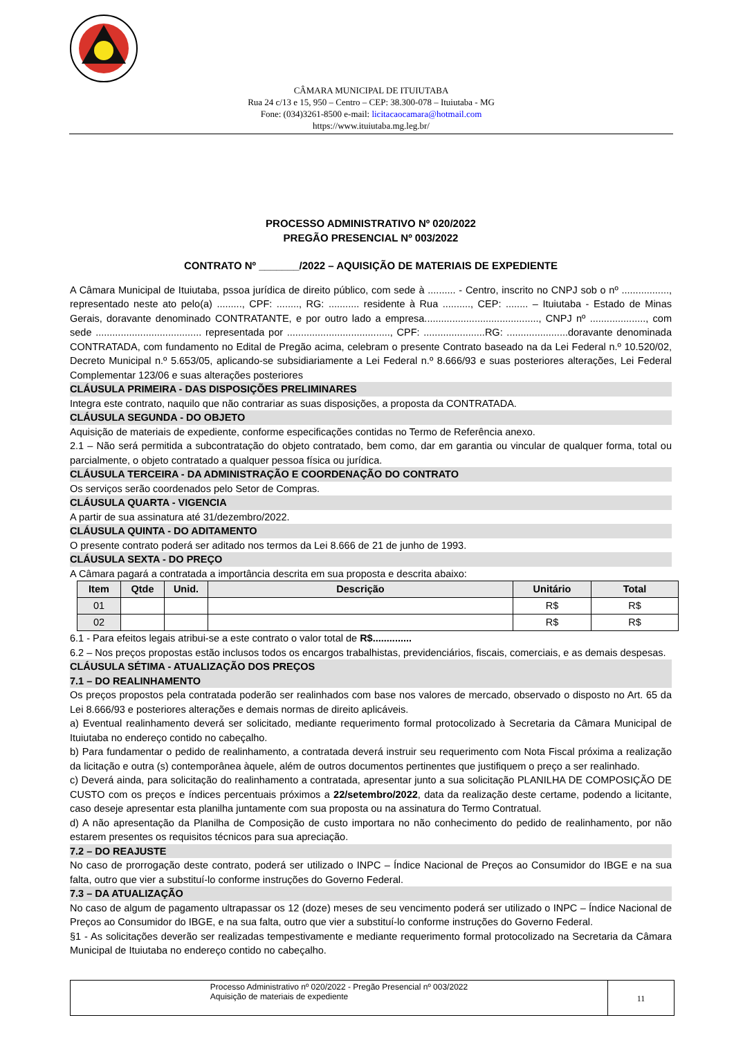CÂMARA MUNICIPAL DE ITUIUTABA
Rua 24 c/13 e 15, 950 – Centro – CEP: 38.300-078 – Ituiutaba - MG
Fone: (034)3261-8500 e-mail: licitacaocamara@hotmail.com
https://www.ituiutaba.mg.leg.br/
PROCESSO ADMINISTRATIVO Nº 020/2022
PREGÃO PRESENCIAL Nº 003/2022
CONTRATO Nº _______/2022 – AQUISIÇÃO DE MATERIAIS DE EXPEDIENTE
A Câmara Municipal de Ituiutaba, pssoa jurídica de direito público, com sede à .......... - Centro, inscrito no CNPJ sob o nº ................., representado neste ato pelo(a) ........., CPF: ........, RG: ........... residente à Rua .........., CEP: ........ – Ituiutaba - Estado de Minas Gerais, doravante denominado CONTRATANTE, e por outro lado a empresa........................................., CNPJ nº ...................., com sede ...................................... representada por ....................................., CPF: ......................RG: ......................doravante denominada CONTRATADA, com fundamento no Edital de Pregão acima, celebram o presente Contrato baseado na da Lei Federal n.º 10.520/02, Decreto Municipal n.º 5.653/05, aplicando-se subsidiariamente a Lei Federal n.º 8.666/93 e suas posteriores alterações, Lei Federal Complementar 123/06 e suas alterações posteriores
CLÁUSULA PRIMEIRA - DAS DISPOSIÇÕES PRELIMINARES
Integra este contrato, naquilo que não contrariar as suas disposições, a proposta da CONTRATADA.
CLÁUSULA SEGUNDA - DO OBJETO
Aquisição de materiais de expediente, conforme especificações contidas no Termo de Referência anexo.
2.1 – Não será permitida a subcontratação do objeto contratado, bem como, dar em garantia ou vincular de qualquer forma, total ou parcialmente, o objeto contratado a qualquer pessoa física ou jurídica.
CLÁUSULA TERCEIRA - DA ADMINISTRAÇÃO E COORDENAÇÃO DO CONTRATO
Os serviços serão coordenados pelo Setor de Compras.
CLÁUSULA QUARTA - VIGENCIA
A partir de sua assinatura até 31/dezembro/2022.
CLÁUSULA QUINTA - DO ADITAMENTO
O presente contrato poderá ser aditado nos termos da Lei 8.666 de 21 de junho de 1993.
CLÁUSULA SEXTA - DO PREÇO
A Câmara pagará a contratada a importância descrita em sua proposta e descrita abaixo:
| Item | Qtde | Unid. | Descrição | Unitário | Total |
| --- | --- | --- | --- | --- | --- |
| 01 | | | | R$ | R$ |
| 02 | | | | R$ | R$ |
6.1 - Para efeitos legais atribui-se a este contrato o valor total de R$..............
6.2 – Nos preços propostas estão inclusos todos os encargos trabalhistas, previdenciários, fiscais, comerciais, e as demais despesas.
CLÁUSULA SÉTIMA - ATUALIZAÇÃO DOS PREÇOS
7.1 – DO REALINHAMENTO
Os preços propostos pela contratada poderão ser realinhados com base nos valores de mercado, observado o disposto no Art. 65 da Lei 8.666/93 e posteriores alterações e demais normas de direito aplicáveis.
a) Eventual realinhamento deverá ser solicitado, mediante requerimento formal protocolizado à Secretaria da Câmara Municipal de Ituiutaba no endereço contido no cabeçalho.
b) Para fundamentar o pedido de realinhamento, a contratada deverá instruir seu requerimento com Nota Fiscal próxima a realização da licitação e outra (s) contemporânea àquele, além de outros documentos pertinentes que justifiquem o preço a ser realinhado.
c) Deverá ainda, para solicitação do realinhamento a contratada, apresentar junto a sua solicitação PLANILHA DE COMPOSIÇÃO DE CUSTO com os preços e índices percentuais próximos a 22/setembro/2022, data da realização deste certame, podendo a licitante, caso deseje apresentar esta planilha juntamente com sua proposta ou na assinatura do Termo Contratual.
d) A não apresentação da Planilha de Composição de custo importara no não conhecimento do pedido de realinhamento, por não estarem presentes os requisitos técnicos para sua apreciação.
7.2 – DO REAJUSTE
No caso de prorrogação deste contrato, poderá ser utilizado o INPC – Índice Nacional de Preços ao Consumidor do IBGE e na sua falta, outro que vier a substituí-lo conforme instruções do Governo Federal.
7.3 – DA ATUALIZAÇÃO
No caso de algum de pagamento ultrapassar os 12 (doze) meses de seu vencimento poderá ser utilizado o INPC – Índice Nacional de Preços ao Consumidor do IBGE, e na sua falta, outro que vier a substituí-lo conforme instruções do Governo Federal.
§1 - As solicitações deverão ser realizadas tempestivamente e mediante requerimento formal protocolizado na Secretaria da Câmara Municipal de Ituiutaba no endereço contido no cabeçalho.
Processo Administrativo nº 020/2022 - Pregão Presencial nº 003/2022
Aquisição de materiais de expediente
11